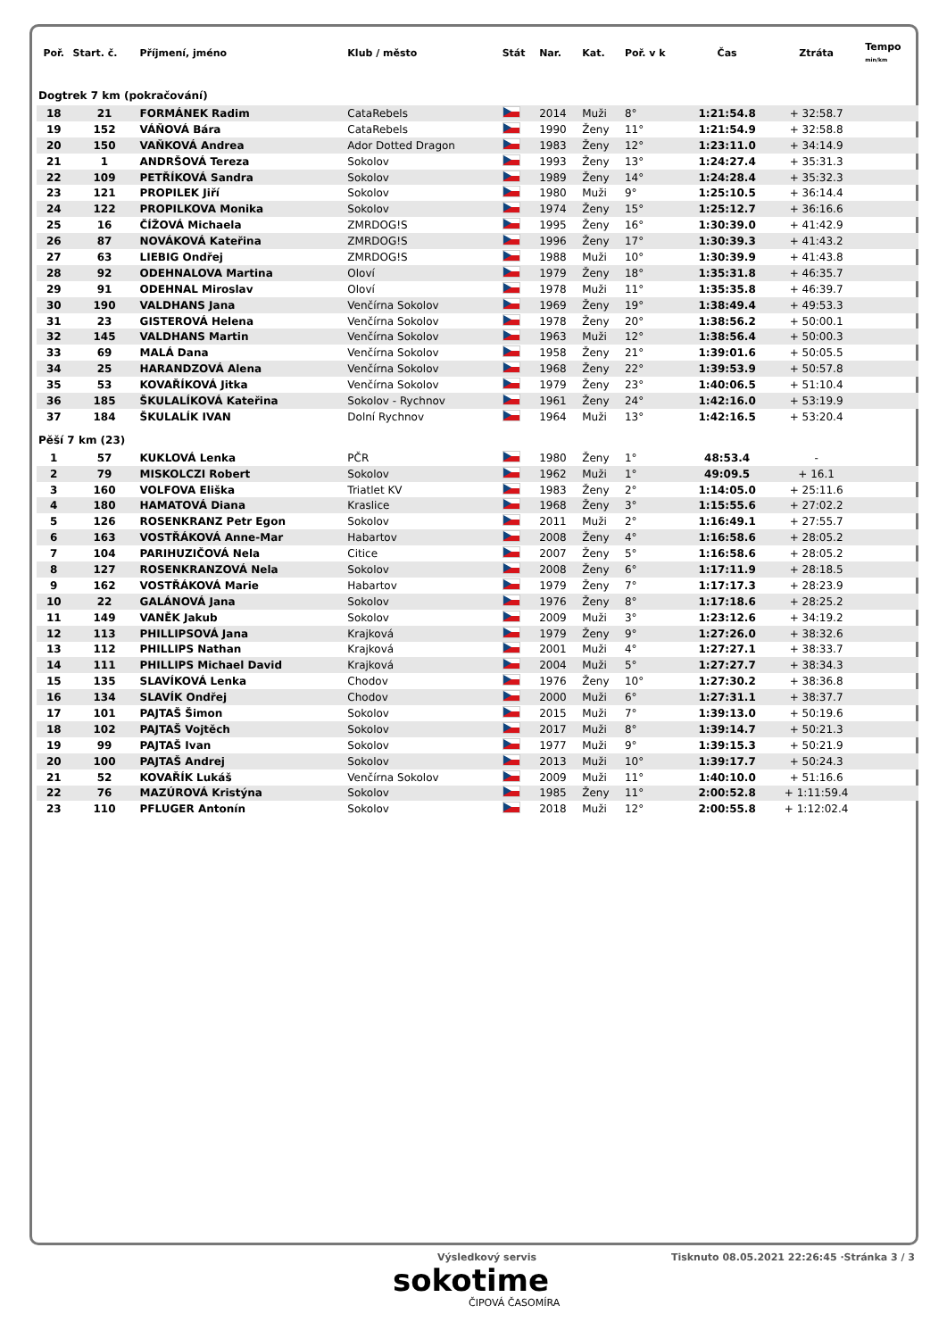| Poř. | Start. č. | Příjmení, jméno | Klub / město | Stát | Nar. | Kat. | Poř. v k | Čas | Ztráta | Tempo min/km |
| --- | --- | --- | --- | --- | --- | --- | --- | --- | --- | --- |
| Dogtrek 7 km (pokračování) | | | | | | | | | | |
| 18 | 21 | FORMÁNEK Radim | CataRebels | | 2014 | Muži | 8° | 1:21:54.8 | + 32:58.7 | |
| 19 | 152 | VÁŇOVÁ Bára | CataRebels | | 1990 | Ženy | 11° | 1:21:54.9 | + 32:58.8 | |
| 20 | 150 | VAŇKOVÁ Andrea | Ador Dotted Dragon | | 1983 | Ženy | 12° | 1:23:11.0 | + 34:14.9 | |
| 21 | 1 | ANDRŠOVÁ Tereza | Sokolov | | 1993 | Ženy | 13° | 1:24:27.4 | + 35:31.3 | |
| 22 | 109 | PETŘÍKOVÁ Sandra | Sokolov | | 1989 | Ženy | 14° | 1:24:28.4 | + 35:32.3 | |
| 23 | 121 | PROPILEK Jiří | Sokolov | | 1980 | Muži | 9° | 1:25:10.5 | + 36:14.4 | |
| 24 | 122 | PROPILKOVA Monika | Sokolov | | 1974 | Ženy | 15° | 1:25:12.7 | + 36:16.6 | |
| 25 | 16 | ČÍŽOVÁ Michaela | ZMRDOG!S | | 1995 | Ženy | 16° | 1:30:39.0 | + 41:42.9 | |
| 26 | 87 | NOVÁKOVÁ Kateřina | ZMRDOG!S | | 1996 | Ženy | 17° | 1:30:39.3 | + 41:43.2 | |
| 27 | 63 | LIEBIG Ondřej | ZMRDOG!S | | 1988 | Muži | 10° | 1:30:39.9 | + 41:43.8 | |
| 28 | 92 | ODEHNALOVA Martina | Oloví | | 1979 | Ženy | 18° | 1:35:31.8 | + 46:35.7 | |
| 29 | 91 | ODEHNAL Miroslav | Oloví | | 1978 | Muži | 11° | 1:35:35.8 | + 46:39.7 | |
| 30 | 190 | VALDHANS Jana | Venčírna Sokolov | | 1969 | Ženy | 19° | 1:38:49.4 | + 49:53.3 | |
| 31 | 23 | GISTEROVÁ Helena | Venčírna Sokolov | | 1978 | Ženy | 20° | 1:38:56.2 | + 50:00.1 | |
| 32 | 145 | VALDHANS Martin | Venčírna Sokolov | | 1963 | Muži | 12° | 1:38:56.4 | + 50:00.3 | |
| 33 | 69 | MALÁ Dana | Venčírna Sokolov | | 1958 | Ženy | 21° | 1:39:01.6 | + 50:05.5 | |
| 34 | 25 | HARANDZOVÁ Alena | Venčírna Sokolov | | 1968 | Ženy | 22° | 1:39:53.9 | + 50:57.8 | |
| 35 | 53 | KOVAŘÍKOVÁ Jitka | Venčírna Sokolov | | 1979 | Ženy | 23° | 1:40:06.5 | + 51:10.4 | |
| 36 | 185 | ŠKULALÍKOVÁ Kateřina | Sokolov - Rychnov | | 1961 | Ženy | 24° | 1:42:16.0 | + 53:19.9 | |
| 37 | 184 | ŠKULALÍK IVAN | Dolní Rychnov | | 1964 | Muži | 13° | 1:42:16.5 | + 53:20.4 | |
| Pěší 7 km (23) | | | | | | | | | | |
| 1 | 57 | KUKLOVÁ Lenka | PČR | | 1980 | Ženy | 1° | 48:53.4 | - | |
| 2 | 79 | MISKOLCZI Robert | Sokolov | | 1962 | Muži | 1° | 49:09.5 | + 16.1 | |
| 3 | 160 | VOLFOVA Eliška | Triatlet KV | | 1983 | Ženy | 2° | 1:14:05.0 | + 25:11.6 | |
| 4 | 180 | HAMATOVÁ Diana | Kraslice | | 1968 | Ženy | 3° | 1:15:55.6 | + 27:02.2 | |
| 5 | 126 | ROSENKRANZ Petr Egon | Sokolov | | 2011 | Muži | 2° | 1:16:49.1 | + 27:55.7 | |
| 6 | 163 | VOSTŘÁKOVÁ Anne-Mar | Habartov | | 2008 | Ženy | 4° | 1:16:58.6 | + 28:05.2 | |
| 7 | 104 | PARIHUZIČOVÁ Nela | Citice | | 2007 | Ženy | 5° | 1:16:58.6 | + 28:05.2 | |
| 8 | 127 | ROSENKRANZOVÁ Nela | Sokolov | | 2008 | Ženy | 6° | 1:17:11.9 | + 28:18.5 | |
| 9 | 162 | VOSTŘÁKOVÁ Marie | Habartov | | 1979 | Ženy | 7° | 1:17:17.3 | + 28:23.9 | |
| 10 | 22 | GALÁNOVÁ Jana | Sokolov | | 1976 | Ženy | 8° | 1:17:18.6 | + 28:25.2 | |
| 11 | 149 | VANĚK Jakub | Sokolov | | 2009 | Muži | 3° | 1:23:12.6 | + 34:19.2 | |
| 12 | 113 | PHILLIPSOVÁ Jana | Krajková | | 1979 | Ženy | 9° | 1:27:26.0 | + 38:32.6 | |
| 13 | 112 | PHILLIPS Nathan | Krajková | | 2001 | Muži | 4° | 1:27:27.1 | + 38:33.7 | |
| 14 | 111 | PHILLIPS Michael David | Krajková | | 2004 | Muži | 5° | 1:27:27.7 | + 38:34.3 | |
| 15 | 135 | SLAVÍKOVÁ Lenka | Chodov | | 1976 | Ženy | 10° | 1:27:30.2 | + 38:36.8 | |
| 16 | 134 | SLAVÍK Ondřej | Chodov | | 2000 | Muži | 6° | 1:27:31.1 | + 38:37.7 | |
| 17 | 101 | PAJTAŠ Šimon | Sokolov | | 2015 | Muži | 7° | 1:39:13.0 | + 50:19.6 | |
| 18 | 102 | PAJTAŠ Vojtěch | Sokolov | | 2017 | Muži | 8° | 1:39:14.7 | + 50:21.3 | |
| 19 | 99 | PAJTAŠ Ivan | Sokolov | | 1977 | Muži | 9° | 1:39:15.3 | + 50:21.9 | |
| 20 | 100 | PAJTAŠ Andrej | Sokolov | | 2013 | Muži | 10° | 1:39:17.7 | + 50:24.3 | |
| 21 | 52 | KOVAŘÍK Lukáš | Venčírna Sokolov | | 2009 | Muži | 11° | 1:40:10.0 | + 51:16.6 | |
| 22 | 76 | MAZÚROVÁ Kristýna | Sokolov | | 1985 | Ženy | 11° | 2:00:52.8 | + 1:11:59.4 | |
| 23 | 110 | PFLUGER Antonín | Sokolov | | 2018 | Muži | 12° | 2:00:55.8 | + 1:12:02.4 | |
Výsledkový servis Tisknuto 08.05.2021 22:26:45 ·Stránka 3 / 3
sokotime
ČIPOVÁ ČASOMÍRA